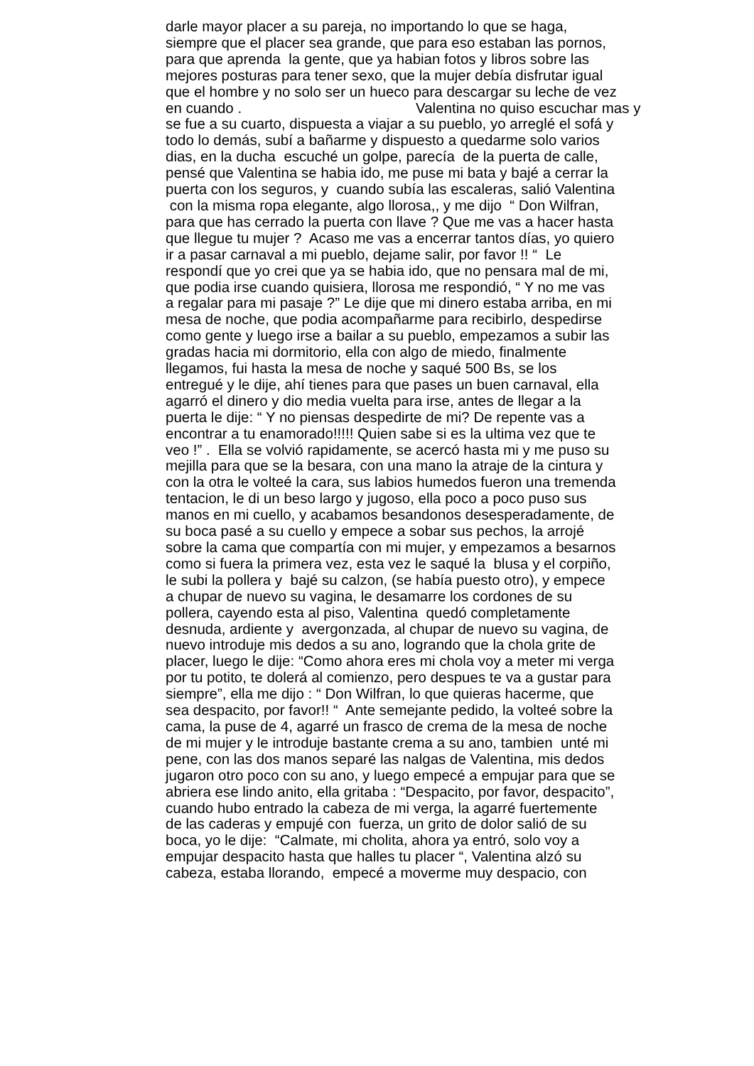darle mayor placer a su pareja, no importando lo que se haga,
siempre que el placer sea grande, que para eso estaban las pornos,
para que aprenda la gente, que ya habian fotos y libros sobre las
mejores posturas para tener sexo, que la mujer debía disfrutar igual
que el hombre y no solo ser un hueco para descargar su leche de vez
en cuando . Valentina no quiso escuchar mas y
se fue a su cuarto, dispuesta a viajar a su pueblo, yo arreglé el sofá y
todo lo demás, subí a bañarme y dispuesto a quedarme solo varios
dias, en la ducha escuché un golpe, parecía de la puerta de calle,
pensé que Valentina se habia ido, me puse mi bata y bajé a cerrar la
puerta con los seguros, y cuando subía las escaleras, salió Valentina
con la misma ropa elegante, algo llorosa,, y me dijo “ Don Wilfran,
para que has cerrado la puerta con llave ? Que me vas a hacer hasta
que llegue tu mujer ? Acaso me vas a encerrar tantos días, yo quiero
ir a pasar carnaval a mi pueblo, dejame salir, por favor !! “ Le
respondí que yo crei que ya se habia ido, que no pensara mal de mi,
que podia irse cuando quisiera, llorosa me respondió, “ Y no me vas
a regalar para mi pasaje ?” Le dije que mi dinero estaba arriba, en mi
mesa de noche, que podia acompañarme para recibirlo, despedirse
como gente y luego irse a bailar a su pueblo, empezamos a subir las
gradas hacia mi dormitorio, ella con algo de miedo, finalmente
llegamos, fui hasta la mesa de noche y saqué 500 Bs, se los
entregué y le dije, ahí tienes para que pases un buen carnaval, ella
agarró el dinero y dio media vuelta para irse, antes de llegar a la
puerta le dije: “ Y no piensas despedirte de mi? De repente vas a
encontrar a tu enamorado!!!!! Quien sabe si es la ultima vez que te
veo !” . Ella se volvió rapidamente, se acercó hasta mi y me puso su
mejilla para que se la besara, con una mano la atraje de la cintura y
con la otra le volteé la cara, sus labios humedos fueron una tremenda
tentacion, le di un beso largo y jugoso, ella poco a poco puso sus
manos en mi cuello, y acabamos besandonos desesperadamente, de
su boca pasé a su cuello y empece a sobar sus pechos, la arrojé
sobre la cama que compartía con mi mujer, y empezamos a besarnos
como si fuera la primera vez, esta vez le saqué la blusa y el corpiño,
le subi la pollera y bajé su calzon, (se había puesto otro), y empece
a chupar de nuevo su vagina, le desamarre los cordones de su
pollera, cayendo esta al piso, Valentina quedó completamente
desnuda, ardiente y avergonzada, al chupar de nuevo su vagina, de
nuevo introduje mis dedos a su ano, logrando que la chola grite de
placer, luego le dije: “Como ahora eres mi chola voy a meter mi verga
por tu potito, te dolerá al comienzo, pero despues te va a gustar para
siempre”, ella me dijo : “ Don Wilfran, lo que quieras hacerme, que
sea despacito, por favor!! “ Ante semejante pedido, la volteé sobre la
cama, la puse de 4, agarré un frasco de crema de la mesa de noche
de mi mujer y le introduje bastante crema a su ano, tambien unté mi
pene, con las dos manos separé las nalgas de Valentina, mis dedos
jugaron otro poco con su ano, y luego empecé a empujar para que se
abriera ese lindo anito, ella gritaba : “Despacito, por favor, despacito”,
cuando hubo entrado la cabeza de mi verga, la agarré fuertemente
de las caderas y empujé con fuerza, un grito de dolor salió de su
boca, yo le dije: “Calmate, mi cholita, ahora ya entró, solo voy a
empujar despacito hasta que halles tu placer “, Valentina alzó su
cabeza, estaba llorando, empecé a moverme muy despacio, con